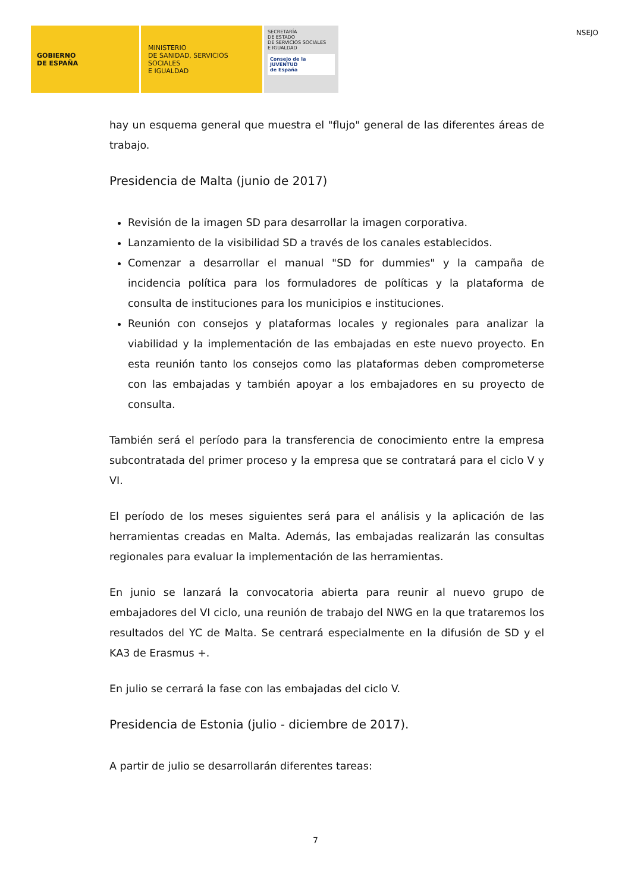GOBIERNO
DE ESPAÑA
MINISTERIO
DE SANIDAD, SERVICIOS SOCIALES
E IGUALDAD
SECRETARÍA
DE ESTADO
DE SERVICIOS SOCIALES
E IGUALDAD
Consejo de la
JUVENTUD
de España
NSEJO
hay un esquema general que muestra el "flujo" general de las diferentes áreas de trabajo.
Presidencia de Malta (junio de 2017)
Revisión de la imagen SD para desarrollar la imagen corporativa.
Lanzamiento de la visibilidad SD a través de los canales establecidos.
Comenzar a desarrollar el manual "SD for dummies" y la campaña de incidencia política para los formuladores de políticas y la plataforma de consulta de instituciones para los municipios e instituciones.
Reunión con consejos y plataformas locales y regionales para analizar la viabilidad y la implementación de las embajadas en este nuevo proyecto. En esta reunión tanto los consejos como las plataformas deben comprometerse con las embajadas y también apoyar a los embajadores en su proyecto de consulta.
También será el período para la transferencia de conocimiento entre la empresa subcontratada del primer proceso y la empresa que se contratará para el ciclo V y VI.
El período de los meses siguientes será para el análisis y la aplicación de las herramientas creadas en Malta. Además, las embajadas realizarán las consultas regionales para evaluar la implementación de las herramientas.
En junio se lanzará la convocatoria abierta para reunir al nuevo grupo de embajadores del VI ciclo, una reunión de trabajo del NWG en la que trataremos los resultados del YC de Malta. Se centrará especialmente en la difusión de SD y el KA3 de Erasmus +.
En julio se cerrará la fase con las embajadas del ciclo V.
Presidencia de Estonia (julio - diciembre de 2017).
A partir de julio se desarrollarán diferentes tareas:
7